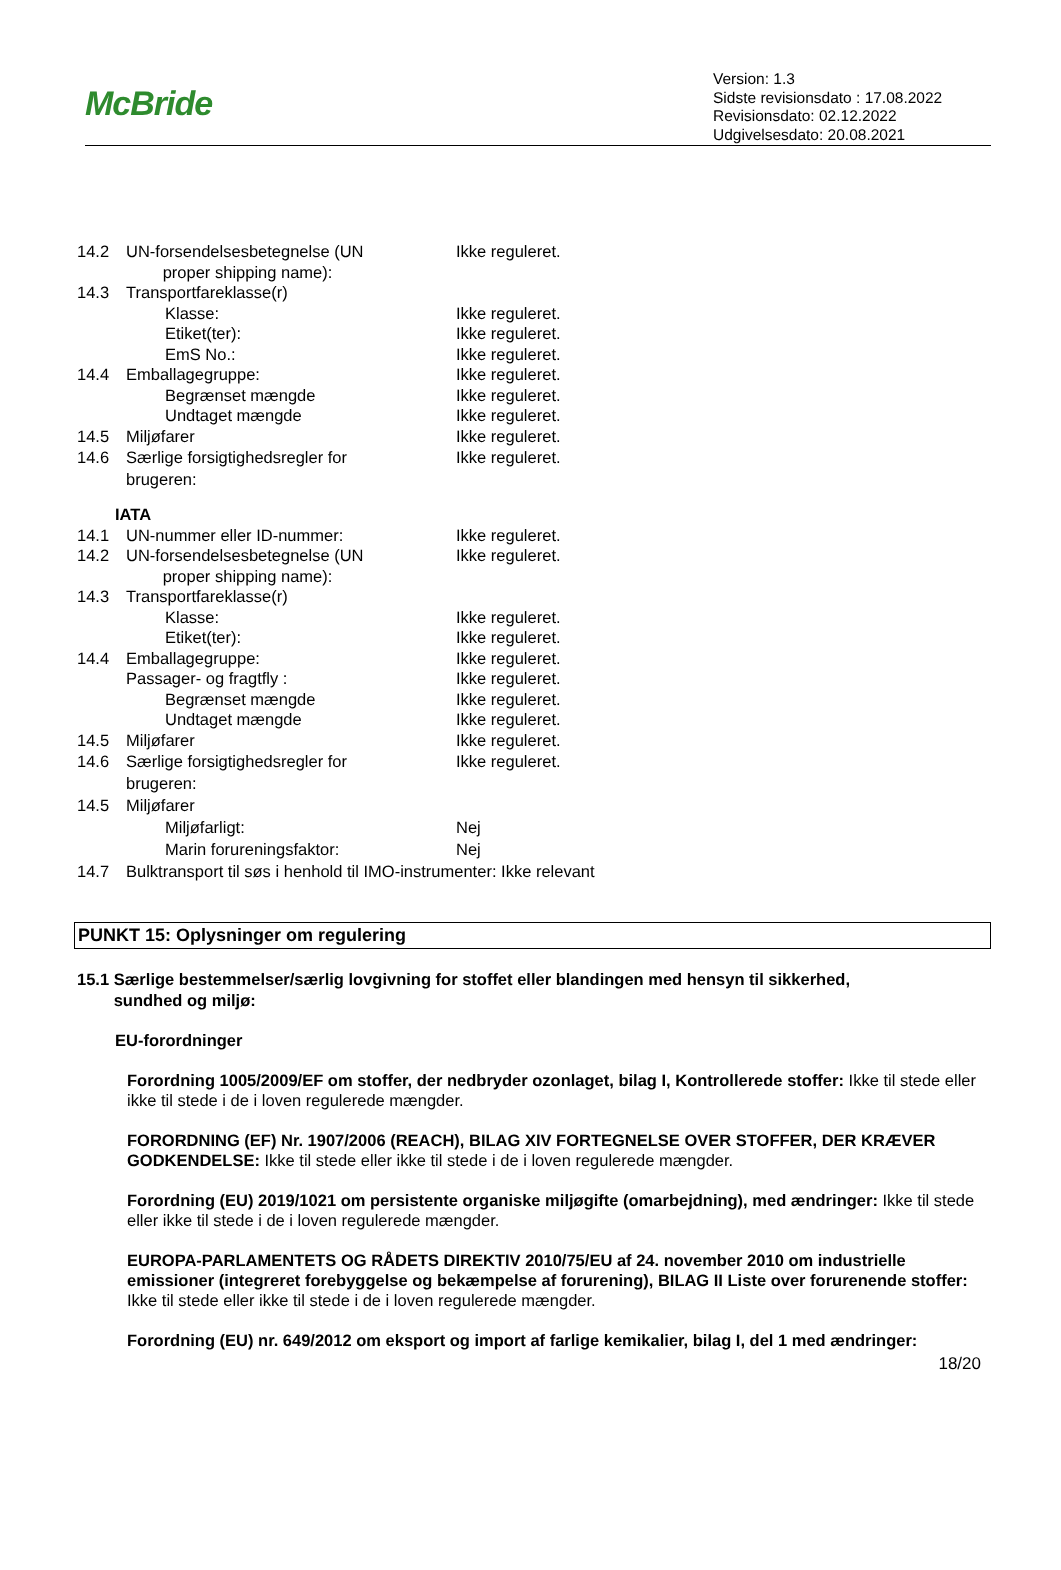McBride
Version: 1.3
Sidste revisionsdato : 17.08.2022
Revisionsdato: 02.12.2022
Udgivelsesdato: 20.08.2021
14.2 UN-forsendelsesbetegnelse (UN
proper shipping name): Ikke reguleret.
14.3 Transportfareklasse(r)
Klasse: Ikke reguleret.
Etiket(ter): Ikke reguleret.
EmS No.: Ikke reguleret.
14.4 Emballagegruppe: Ikke reguleret.
Begrænset mængde Ikke reguleret.
Undtaget mængde Ikke reguleret.
14.5 Miljøfarer Ikke reguleret.
14.6 Særlige forsigtighedsregler for
brugeren: Ikke reguleret.
IATA
14.1 UN-nummer eller ID-nummer: Ikke reguleret.
14.2 UN-forsendelsesbetegnelse (UN
proper shipping name): Ikke reguleret.
14.3 Transportfareklasse(r)
Klasse: Ikke reguleret.
Etiket(ter): Ikke reguleret.
14.4 Emballagegruppe: Ikke reguleret.
Passager- og fragtfly : Ikke reguleret.
Begrænset mængde Ikke reguleret.
Undtaget mængde Ikke reguleret.
14.5 Miljøfarer Ikke reguleret.
14.6 Særlige forsigtighedsregler for
brugeren: Ikke reguleret.
14.5 Miljøfarer
Miljøfarligt: Nej
Marin forureningsfaktor: Nej
14.7 Bulktransport til søs i henhold til IMO-instrumenter: Ikke relevant
PUNKT 15: Oplysninger om regulering
15.1 Særlige bestemmelser/særlig lovgivning for stoffet eller blandingen med hensyn til sikkerhed,
sundhed og miljø:
EU-forordninger
Forordning 1005/2009/EF om stoffer, der nedbryder ozonlaget, bilag I, Kontrollerede stoffer: Ikke til stede eller ikke til stede i de i loven regulerede mængder.
FORORDNING (EF) Nr. 1907/2006 (REACH), BILAG XIV FORTEGNELSE OVER STOFFER, DER KRÆVER GODKENDELSE: Ikke til stede eller ikke til stede i de i loven regulerede mængder.
Forordning (EU) 2019/1021 om persistente organiske miljøgifte (omarbejdning), med ændringer: Ikke til stede eller ikke til stede i de i loven regulerede mængder.
EUROPA-PARLAMENTETS OG RÅDETS DIREKTIV 2010/75/EU af 24. november 2010 om industrielle emissioner (integreret forebyggelse og bekæmpelse af forurening), BILAG II Liste over forurenende stoffer: Ikke til stede eller ikke til stede i de i loven regulerede mængder.
Forordning (EU) nr. 649/2012 om eksport og import af farlige kemikalier, bilag I, del 1 med ændringer:
18/20